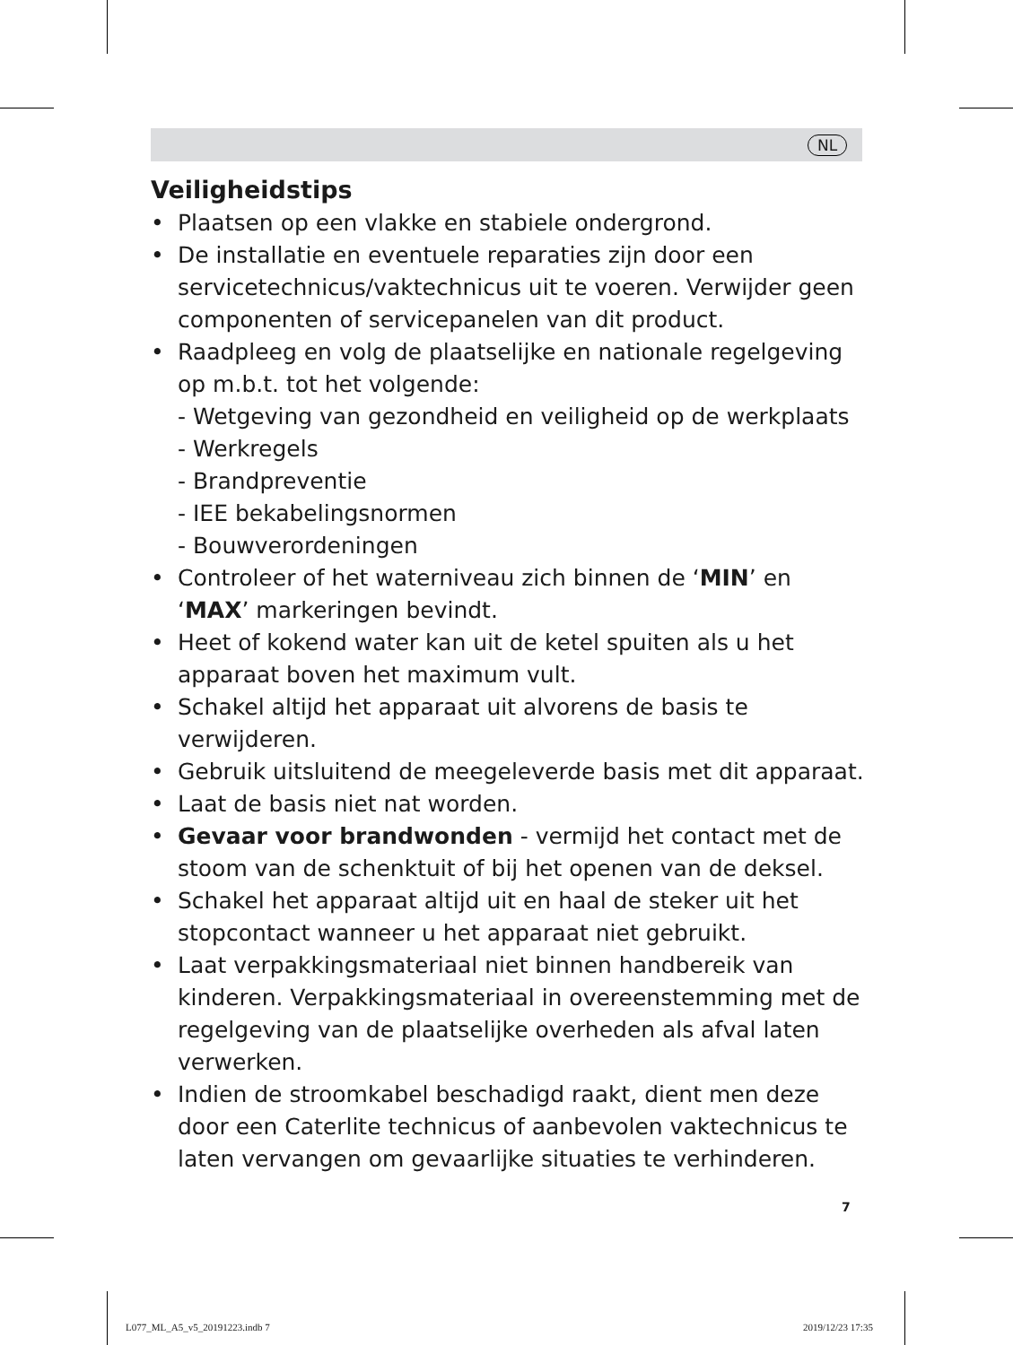NL
Veiligheidstips
• Plaatsen op een vlakke en stabiele ondergrond.
• De installatie en eventuele reparaties zijn door een servicetechnicus/vaktechnicus uit te voeren. Verwijder geen componenten of servicepanelen van dit product.
• Raadpleeg en volg de plaatselijke en nationale regelgeving op m.b.t. tot het volgende:
- Wetgeving van gezondheid en veiligheid op de werkplaats
- Werkregels
- Brandpreventie
- IEE bekabelingsnormen
- Bouwverordeningen
• Controleer of het waterniveau zich binnen de ‘MIN’ en ‘MAX’ markeringen bevindt.
• Heet of kokend water kan uit de ketel spuiten als u het apparaat boven het maximum vult.
• Schakel altijd het apparaat uit alvorens de basis te verwijderen.
• Gebruik uitsluitend de meegeleverde basis met dit apparaat.
• Laat de basis niet nat worden.
• Gevaar voor brandwonden - vermijd het contact met de stoom van de schenktuit of bij het openen van de deksel.
• Schakel het apparaat altijd uit en haal de steker uit het stopcontact wanneer u het apparaat niet gebruikt.
• Laat verpakkingsmateriaal niet binnen handbereik van kinderen. Verpakkingsmateriaal in overeenstemming met de regelgeving van de plaatselijke overheden als afval laten verwerken.
• Indien de stroomkabel beschadigd raakt, dient men deze door een Caterlite technicus of aanbevolen vaktechnicus te laten vervangen om gevaarlijke situaties te verhinderen.
7
L077_ML_A5_v5_20191223.indb 7 2019/12/23 17:35